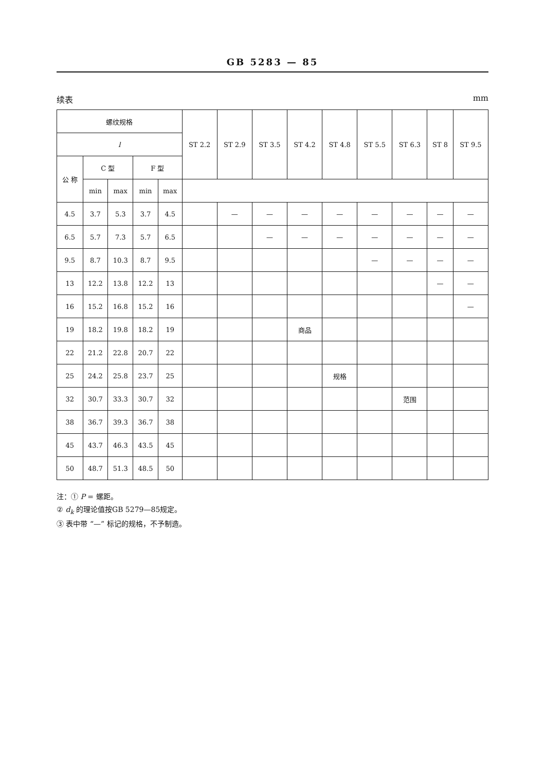GB 5283 — 85
续表 mm
| 螺纹规格 | | | | | ST 2.2 | ST 2.9 | ST 3.5 | ST 4.2 | ST 4.8 | ST 5.5 | ST 6.3 | ST 8 | ST 9.5 |
| --- | --- | --- | --- | --- | --- | --- | --- | --- | --- | --- | --- | --- | --- |
| l | | | | | | | | | | | | | |
| 公 称 | C 型 | | F 型 | | | | | | | | | | |
| | min | max | min | max | | | | | | | | | |
| 4.5 | 3.7 | 5.3 | 3.7 | 4.5 | | — | — | — | — | — | — | — | — |
| 6.5 | 5.7 | 7.3 | 5.7 | 6.5 | | | — | — | — | — | — | — | — |
| 9.5 | 8.7 | 10.3 | 8.7 | 9.5 | | | | | | — | — | — | — |
| 13 | 12.2 | 13.8 | 12.2 | 13 | | | | | | | | — | — |
| 16 | 15.2 | 16.8 | 15.2 | 16 | | | | | | | | | — |
| 19 | 18.2 | 19.8 | 18.2 | 19 | | | | 商品 | | | | | |
| 22 | 21.2 | 22.8 | 20.7 | 22 | | | | | | | | | |
| 25 | 24.2 | 25.8 | 23.7 | 25 | | | | | 规格 | | | | |
| 32 | 30.7 | 33.3 | 30.7 | 32 | | | | | | | 范围 | | |
| 38 | 36.7 | 39.3 | 36.7 | 38 | | | | | | | | | |
| 45 | 43.7 | 46.3 | 43.5 | 45 | | | | | | | | | |
| 50 | 48.7 | 51.3 | 48.5 | 50 | | | | | | | | | |
注：① P = 螺距。
② d<sub>k</sub> 的理论值按GB 5279—85规定。
③ 表中带 “—” 标记的规格，不予制造。